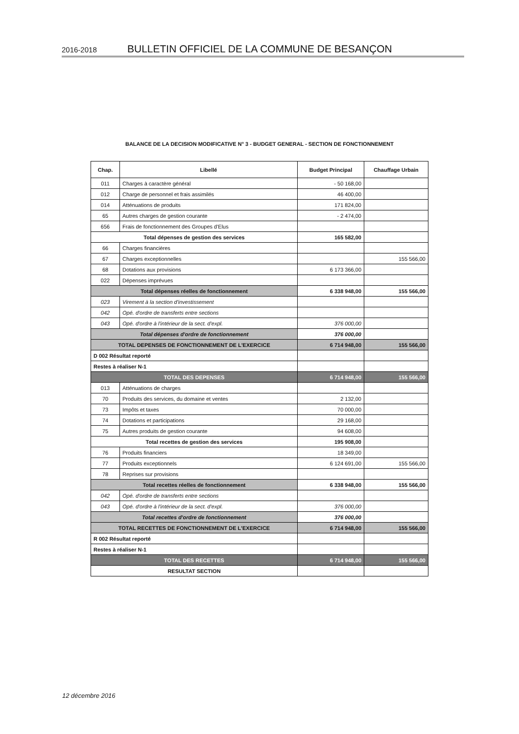2016-2018 BULLETIN OFFICIEL DE LA COMMUNE DE BESANÇON
BALANCE DE LA DECISION MODIFICATIVE N° 3 - BUDGET GENERAL - SECTION DE FONCTIONNEMENT
| Chap. | Libellé | Budget Principal | Chauffage Urbain |
| --- | --- | --- | --- |
| 011 | Charges à caractère général | - 50 168,00 | |
| 012 | Charge de personnel et frais assimilés | 46 400,00 | |
| 014 | Atténuations de produits | 171 824,00 | |
| 65 | Autres charges de gestion courante | - 2 474,00 | |
| 656 | Frais de fonctionnement des Groupes d'Elus | | |
| Total dépenses de gestion des services | | 165 582,00 | |
| 66 | Charges financières | | |
| 67 | Charges exceptionnelles | | 155 566,00 |
| 68 | Dotations aux provisions | 6 173 366,00 | |
| 022 | Dépenses imprévues | | |
| Total dépenses réelles de fonctionnement | | 6 338 948,00 | 155 566,00 |
| 023 | Virement à la section d'investissement | | |
| 042 | Opé. d'ordre de transferts entre sections | | |
| 043 | Opé. d'ordre à l'intérieur de la sect. d'expl. | 376 000,00 | |
| Total dépenses d'ordre de fonctionnement | | 376 000,00 | |
| TOTAL DEPENSES DE FONCTIONNEMENT DE L'EXERCICE | | 6 714 948,00 | 155 566,00 |
| D 002 Résultat reporté | | | |
| Restes à réaliser N-1 | | | |
| TOTAL DES DEPENSES | | 6 714 948,00 | 155 566,00 |
| 013 | Atténuations de charges | | |
| 70 | Produits des services, du domaine et ventes | 2 132,00 | |
| 73 | Impôts et taxes | 70 000,00 | |
| 74 | Dotations et participations | 29 168,00 | |
| 75 | Autres produits de gestion courante | 94 608,00 | |
| Total recettes de gestion des services | | 195 908,00 | |
| 76 | Produits financiers | 18 349,00 | |
| 77 | Produits exceptionnels | 6 124 691,00 | 155 566,00 |
| 78 | Reprises sur provisions | | |
| Total recettes réelles de fonctionnement | | 6 338 948,00 | 155 566,00 |
| 042 | Opé. d'ordre de transferts entre sections | | |
| 043 | Opé. d'ordre à l'intérieur de la sect. d'expl. | 376 000,00 | |
| Total recettes d'ordre de fonctionnement | | 376 000,00 | |
| TOTAL RECETTES DE FONCTIONNEMENT DE L'EXERCICE | | 6 714 948,00 | 155 566,00 |
| R 002 Résultat reporté | | | |
| Restes à réaliser N-1 | | | |
| TOTAL DES RECETTES | | 6 714 948,00 | 155 566,00 |
| RESULTAT SECTION | | | |
12 décembre 2016